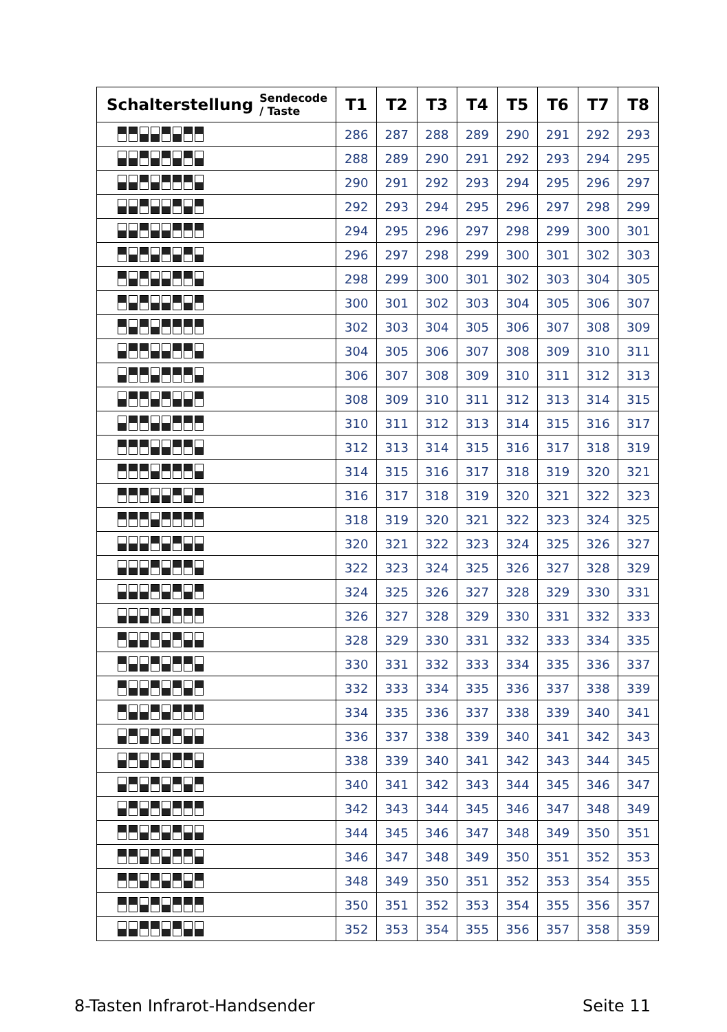| Schalterstellung | Sendecode / Taste | T1 | T2 | T3 | T4 | T5 | T6 | T7 | T8 |
| --- | --- | --- | --- | --- | --- | --- | --- | --- | --- |
| | | 286 | 287 | 288 | 289 | 290 | 291 | 292 | 293 |
| | | 288 | 289 | 290 | 291 | 292 | 293 | 294 | 295 |
| | | 290 | 291 | 292 | 293 | 294 | 295 | 296 | 297 |
| | | 292 | 293 | 294 | 295 | 296 | 297 | 298 | 299 |
| | | 294 | 295 | 296 | 297 | 298 | 299 | 300 | 301 |
| | | 296 | 297 | 298 | 299 | 300 | 301 | 302 | 303 |
| | | 298 | 299 | 300 | 301 | 302 | 303 | 304 | 305 |
| | | 300 | 301 | 302 | 303 | 304 | 305 | 306 | 307 |
| | | 302 | 303 | 304 | 305 | 306 | 307 | 308 | 309 |
| | | 304 | 305 | 306 | 307 | 308 | 309 | 310 | 311 |
| | | 306 | 307 | 308 | 309 | 310 | 311 | 312 | 313 |
| | | 308 | 309 | 310 | 311 | 312 | 313 | 314 | 315 |
| | | 310 | 311 | 312 | 313 | 314 | 315 | 316 | 317 |
| | | 312 | 313 | 314 | 315 | 316 | 317 | 318 | 319 |
| | | 314 | 315 | 316 | 317 | 318 | 319 | 320 | 321 |
| | | 316 | 317 | 318 | 319 | 320 | 321 | 322 | 323 |
| | | 318 | 319 | 320 | 321 | 322 | 323 | 324 | 325 |
| | | 320 | 321 | 322 | 323 | 324 | 325 | 326 | 327 |
| | | 322 | 323 | 324 | 325 | 326 | 327 | 328 | 329 |
| | | 324 | 325 | 326 | 327 | 328 | 329 | 330 | 331 |
| | | 326 | 327 | 328 | 329 | 330 | 331 | 332 | 333 |
| | | 328 | 329 | 330 | 331 | 332 | 333 | 334 | 335 |
| | | 330 | 331 | 332 | 333 | 334 | 335 | 336 | 337 |
| | | 332 | 333 | 334 | 335 | 336 | 337 | 338 | 339 |
| | | 334 | 335 | 336 | 337 | 338 | 339 | 340 | 341 |
| | | 336 | 337 | 338 | 339 | 340 | 341 | 342 | 343 |
| | | 338 | 339 | 340 | 341 | 342 | 343 | 344 | 345 |
| | | 340 | 341 | 342 | 343 | 344 | 345 | 346 | 347 |
| | | 342 | 343 | 344 | 345 | 346 | 347 | 348 | 349 |
| | | 344 | 345 | 346 | 347 | 348 | 349 | 350 | 351 |
| | | 346 | 347 | 348 | 349 | 350 | 351 | 352 | 353 |
| | | 348 | 349 | 350 | 351 | 352 | 353 | 354 | 355 |
| | | 350 | 351 | 352 | 353 | 354 | 355 | 356 | 357 |
| | | 352 | 353 | 354 | 355 | 356 | 357 | 358 | 359 |
8-Tasten Infrarot-Handsender Seite 11